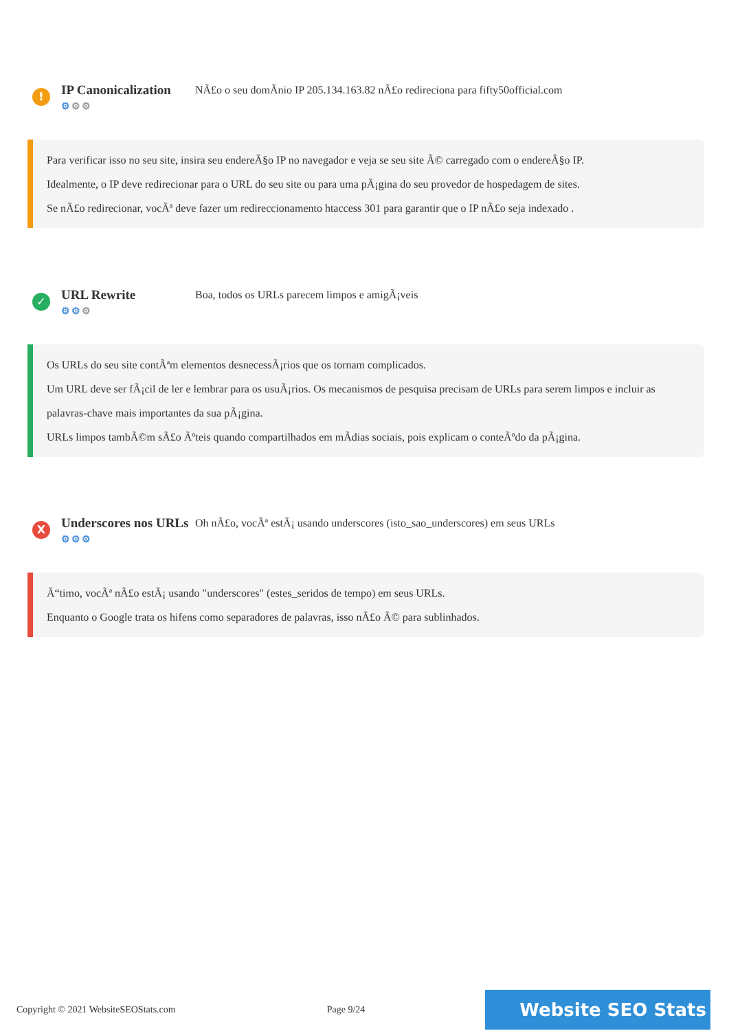!
IP Canonicalization
⚙⚙⚙
NÃ£o o seu domÃnio IP 205.134.163.82 nÃ£o redireciona para fifty50official.com
Para verificar isso no seu site, insira seu endereÃ§o IP no navegador e veja se seu site Ã© carregado com o endereÃ§o IP.
Idealmente, o IP deve redirecionar para o URL do seu site ou para uma pÃ¡gina do seu provedor de hospedagem de sites.
Se nÃ£o redirecionar, vocÃª deve fazer um redireccionamento htaccess 301 para garantir que o IP nÃ£o seja indexado .
✓
URL Rewrite
⚙⚙⚙
Boa, todos os URLs parecem limpos e amigÃ¡veis
Os URLs do seu site contÃªm elementos desnecessÃ¡rios que os tornam complicados.
Um URL deve ser fÃ¡cil de ler e lembrar para os usuÃ¡rios. Os mecanismos de pesquisa precisam de URLs para serem limpos e incluir as palavras-chave mais importantes da sua pÃ¡gina.
URLs limpos tambÃ©m sÃ£o Ãºteis quando compartilhados em mÃdias sociais, pois explicam o conteÃºdo da pÃ¡gina.
X
Underscores nos URLs
⚙⚙⚙
Oh nÃ£o, vocÃª estÃ¡ usando underscores (isto_sao_underscores) em seus URLs
Ã“timo, vocÃª nÃ£o estÃ¡ usando "underscores" (estes_seridos de tempo) em seus URLs.
Enquanto o Google trata os hifens como separadores de palavras, isso nÃ£o Ã© para sublinhados.
Copyright © 2021 WebsiteSEOStats.com Page 9/24 Website SEO Stats